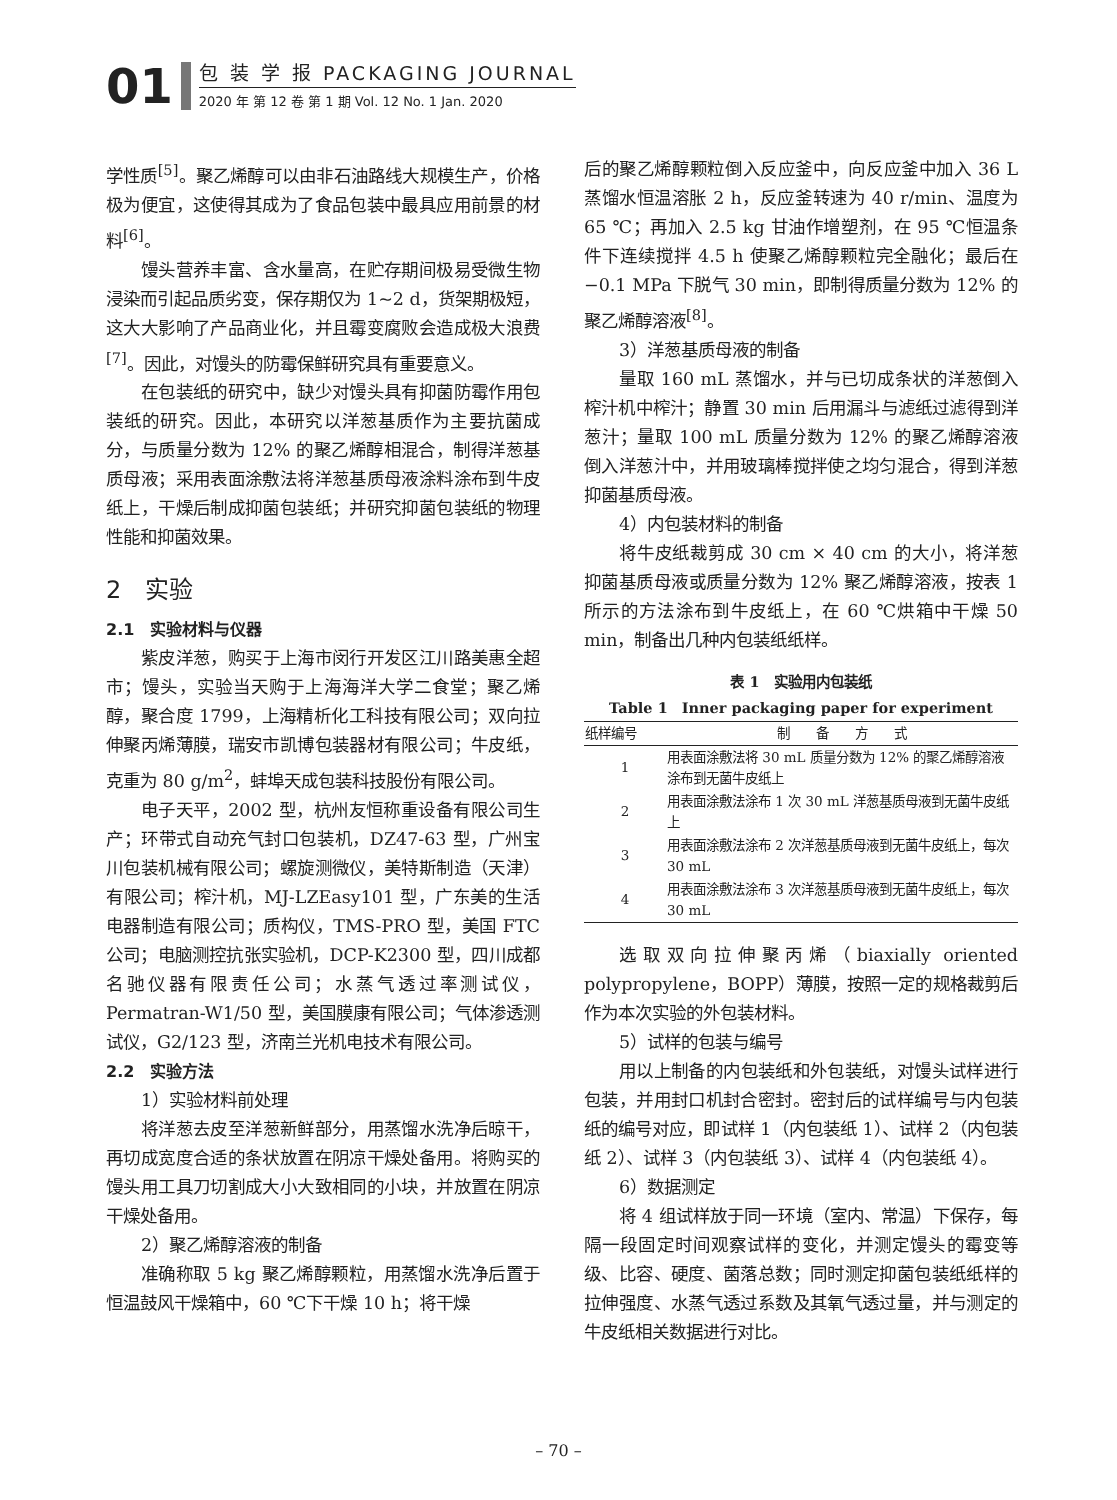01
包 装 学 报 PACKAGING JOURNAL
2020 年 第 12 卷 第 1 期 Vol. 12 No. 1 Jan. 2020
学性质<sup>[5]</sup>。聚乙烯醇可以由非石油路线大规模生产，价格极为便宜，这使得其成为了食品包装中最具应用前景的材料<sup>[6]</sup>。
馒头营养丰富、含水量高，在贮存期间极易受微生物浸染而引起品质劣变，保存期仅为 1~2 d，货架期极短，这大大影响了产品商业化，并且霉变腐败会造成极大浪费<sup>[7]</sup>。因此，对馒头的防霉保鲜研究具有重要意义。
在包装纸的研究中，缺少对馒头具有抑菌防霉作用包装纸的研究。因此，本研究以洋葱基质作为主要抗菌成分，与质量分数为 12% 的聚乙烯醇相混合，制得洋葱基质母液；采用表面涂敷法将洋葱基质母液涂料涂布到牛皮纸上，干燥后制成抑菌包装纸；并研究抑菌包装纸的物理性能和抑菌效果。
2　实验
2.1　实验材料与仪器
紫皮洋葱，购买于上海市闵行开发区江川路美惠全超市；馒头，实验当天购于上海海洋大学二食堂；聚乙烯醇，聚合度 1799，上海精析化工科技有限公司；双向拉伸聚丙烯薄膜，瑞安市凯博包装器材有限公司；牛皮纸，克重为 80 g/m<sup>2</sup>，蚌埠天成包装科技股份有限公司。
电子天平，2002 型，杭州友恒称重设备有限公司生产；环带式自动充气封口包装机，DZ47-63 型，广州宝川包装机械有限公司；螺旋测微仪，美特斯制造（天津）有限公司；榨汁机，MJ-LZEasy101 型，广东美的生活电器制造有限公司；质构仪，TMS-PRO 型，美国 FTC 公司；电脑测控抗张实验机，DCP-K2300 型，四川成都名驰仪器有限责任公司；水蒸气透过率测试仪，Permatran-W1/50 型，美国膜康有限公司；气体渗透测试仪，G2/123 型，济南兰光机电技术有限公司。
2.2　实验方法
1）实验材料前处理
将洋葱去皮至洋葱新鲜部分，用蒸馏水洗净后晾干，再切成宽度合适的条状放置在阴凉干燥处备用。将购买的馒头用工具刀切割成大小大致相同的小块，并放置在阴凉干燥处备用。
2）聚乙烯醇溶液的制备
准确称取 5 kg 聚乙烯醇颗粒，用蒸馏水洗净后置于恒温鼓风干燥箱中，60 ℃下干燥 10 h；将干燥
后的聚乙烯醇颗粒倒入反应釜中，向反应釜中加入 36 L 蒸馏水恒温溶胀 2 h，反应釜转速为 40 r/min、温度为 65 ℃；再加入 2.5 kg 甘油作增塑剂，在 95 ℃恒温条件下连续搅拌 4.5 h 使聚乙烯醇颗粒完全融化；最后在 −0.1 MPa 下脱气 30 min，即制得质量分数为 12% 的聚乙烯醇溶液<sup>[8]</sup>。
3）洋葱基质母液的制备
量取 160 mL 蒸馏水，并与已切成条状的洋葱倒入榨汁机中榨汁；静置 30 min 后用漏斗与滤纸过滤得到洋葱汁；量取 100 mL 质量分数为 12% 的聚乙烯醇溶液倒入洋葱汁中，并用玻璃棒搅拌使之均匀混合，得到洋葱抑菌基质母液。
4）内包装材料的制备
将牛皮纸裁剪成 30 cm × 40 cm 的大小，将洋葱抑菌基质母液或质量分数为 12% 聚乙烯醇溶液，按表 1 所示的方法涂布到牛皮纸上，在 60 ℃烘箱中干燥 50 min，制备出几种内包装纸纸样。
表 1　实验用内包装纸
Table 1　Inner packaging paper for experiment
| 纸样编号 | 制 备 方 式 |
| --- | --- |
| 1 | 用表面涂敷法将 30 mL 质量分数为 12% 的聚乙烯醇溶液涂布到无菌牛皮纸上 |
| 2 | 用表面涂敷法涂布 1 次 30 mL 洋葱基质母液到无菌牛皮纸上 |
| 3 | 用表面涂敷法涂布 2 次洋葱基质母液到无菌牛皮纸上，每次 30 mL |
| 4 | 用表面涂敷法涂布 3 次洋葱基质母液到无菌牛皮纸上，每次 30 mL |
选取双向拉伸聚丙烯（biaxially oriented polypropylene，BOPP）薄膜，按照一定的规格裁剪后作为本次实验的外包装材料。
5）试样的包装与编号
用以上制备的内包装纸和外包装纸，对馒头试样进行包装，并用封口机封合密封。密封后的试样编号与内包装纸的编号对应，即试样 1（内包装纸 1）、试样 2（内包装纸 2）、试样 3（内包装纸 3）、试样 4（内包装纸 4）。
6）数据测定
将 4 组试样放于同一环境（室内、常温）下保存，每隔一段固定时间观察试样的变化，并测定馒头的霉变等级、比容、硬度、菌落总数；同时测定抑菌包装纸纸样的拉伸强度、水蒸气透过系数及其氧气透过量，并与测定的牛皮纸相关数据进行对比。
– 70 –